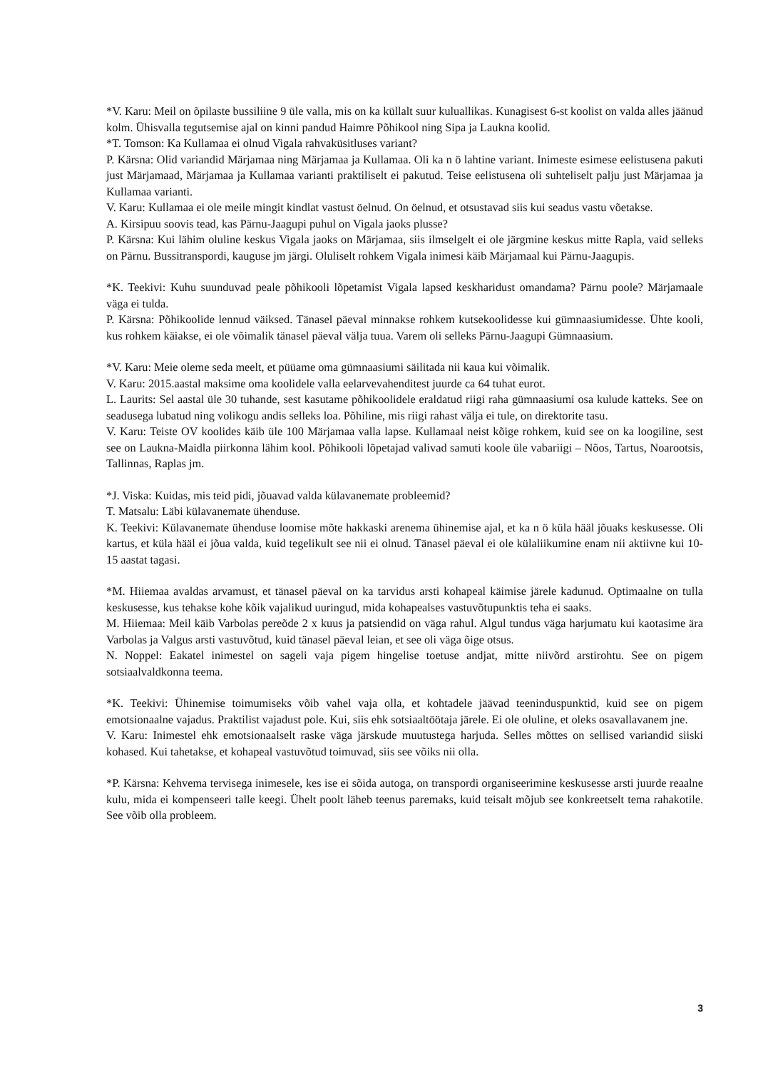*V. Karu: Meil on õpilaste bussiliine 9 üle valla, mis on ka küllalt suur kuluallikas. Kunagisest 6-st koolist on valda alles jäänud kolm. Ühisvalla tegutsemise ajal on kinni pandud Haimre Põhikool ning Sipa ja Laukna koolid.
*T. Tomson: Ka Kullamaa ei olnud Vigala rahvaküsitluses variant?
P. Kärsna: Olid variandid Märjamaa ning Märjamaa ja Kullamaa. Oli ka n ö lahtine variant. Inimeste esimese eelistusena pakuti just Märjamaad, Märjamaa ja Kullamaa varianti praktiliselt ei pakutud. Teise eelistusena oli suhteliselt palju just Märjamaa ja Kullamaa varianti.
V. Karu: Kullamaa ei ole meile mingit kindlat vastust öelnud. On öelnud, et otsustavad siis kui seadus vastu võetakse.
A. Kirsipuu soovis tead, kas Pärnu-Jaagupi puhul on Vigala jaoks plusse?
P. Kärsna: Kui lähim oluline keskus Vigala jaoks on Märjamaa, siis ilmselgelt ei ole järgmine keskus mitte Rapla, vaid selleks on Pärnu. Bussitranspordi, kauguse jm järgi. Oluliselt rohkem Vigala inimesi käib Märjamaal kui Pärnu-Jaagupis.
*K. Teekivi: Kuhu suunduvad peale põhikooli lõpetamist Vigala lapsed keskharidust omandama? Pärnu poole? Märjamaale väga ei tulda.
P. Kärsna: Põhikoolide lennud väiksed. Tänasel päeval minnakse rohkem kutsekoolidesse kui gümnaasiumidesse. Ühte kooli, kus rohkem käiakse, ei ole võimalik tänasel päeval välja tuua. Varem oli selleks Pärnu-Jaagupi Gümnaasium.
*V. Karu: Meie oleme seda meelt, et püüame oma gümnaasiumi säilitada nii kaua kui võimalik.
V. Karu: 2015.aastal maksime oma koolidele valla eelarvevahenditest juurde ca 64 tuhat eurot.
L. Laurits: Sel aastal üle 30 tuhande, sest kasutame põhikoolidele eraldatud riigi raha gümnaasiumi osa kulude katteks. See on seadusega lubatud ning volikogu andis selleks loa. Põhiline, mis riigi rahast välja ei tule, on direktorite tasu.
V. Karu: Teiste OV koolides käib üle 100 Märjamaa valla lapse. Kullamaal neist kõige rohkem, kuid see on ka loogiline, sest see on Laukna-Maidla piirkonna lähim kool. Põhikooli lõpetajad valivad samuti koole üle vabariigi – Nõos, Tartus, Noarootsis, Tallinnas, Raplas jm.
*J. Viska: Kuidas, mis teid pidi, jõuavad valda külavanemate probleemid?
T. Matsalu: Läbi külavanemate ühenduse.
K. Teekivi: Külavanemate ühenduse loomise mõte hakkaski arenema ühinemise ajal, et ka n ö küla hääl jõuaks keskusesse. Oli kartus, et küla hääl ei jõua valda, kuid tegelikult see nii ei olnud. Tänasel päeval ei ole külaliikumine enam nii aktiivne kui 10-15 aastat tagasi.
*M. Hiiemaa avaldas arvamust, et tänasel päeval on ka tarvidus arsti kohapeal käimise järele kadunud. Optimaalne on tulla keskusesse, kus tehakse kohe kõik vajalikud uuringud, mida kohapealses vastuvõtupunktis teha ei saaks.
M. Hiiemaa: Meil käib Varbolas pereõde 2 x kuus ja patsiendid on väga rahul. Algul tundus väga harjumatu kui kaotasime ära Varbolas ja Valgus arsti vastuvõtud, kuid tänasel päeval leian, et see oli väga õige otsus.
N. Noppel: Eakatel inimestel on sageli vaja pigem hingelise toetuse andjat, mitte niivõrd arstirohtu. See on pigem sotsiaalvaldkonna teema.
*K. Teekivi: Ühinemise toimumiseks võib vahel vaja olla, et kohtadele jäävad teeninduspunktid, kuid see on pigem emotsionaalne vajadus. Praktilist vajadust pole. Kui, siis ehk sotsiaaltöötaja järele. Ei ole oluline, et oleks osavallavanem jne.
V. Karu: Inimestel ehk emotsionaalselt raske väga järskude muutustega harjuda. Selles mõttes on sellised variandid siiski kohased. Kui tahetakse, et kohapeal vastuvõtud toimuvad, siis see võiks nii olla.
*P. Kärsna: Kehvema tervisega inimesele, kes ise ei sõida autoga, on transpordi organiseerimine keskusesse arsti juurde reaalne kulu, mida ei kompenseeri talle keegi. Ühelt poolt läheb teenus paremaks, kuid teisalt mõjub see konkreetselt tema rahakotile. See võib olla probleem.
3